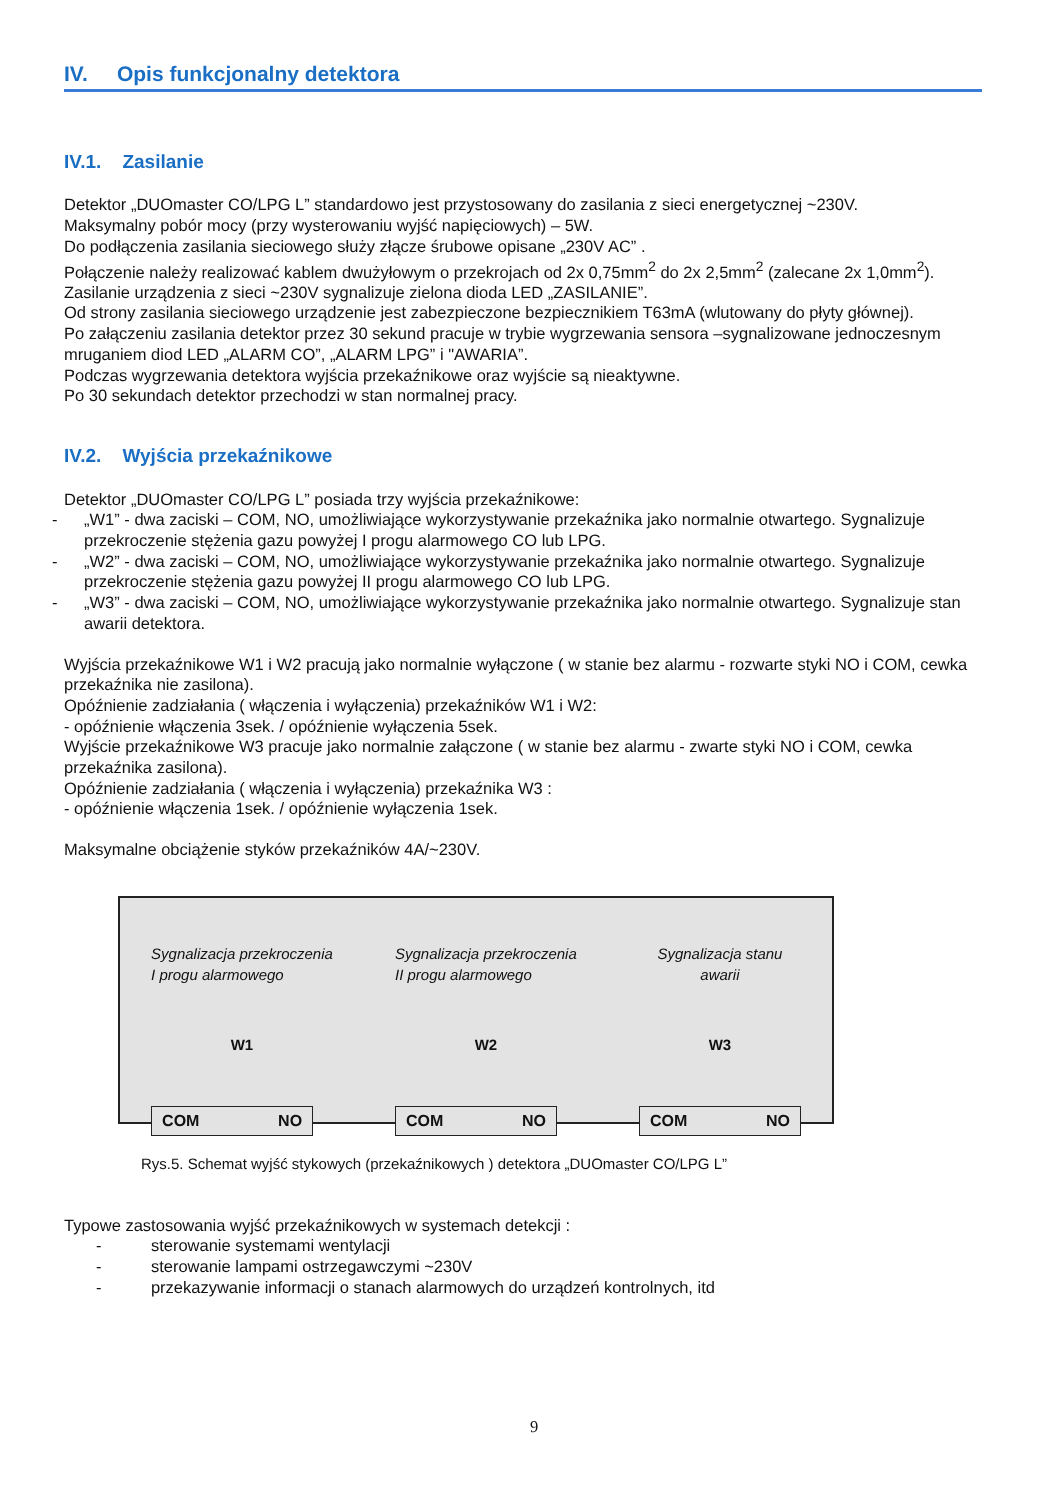IV. Opis funkcjonalny detektora
IV.1. Zasilanie
Detektor „DUOmaster CO/LPG L” standardowo jest przystosowany do zasilania z sieci energetycznej ~230V.
Maksymalny pobór mocy (przy wysterowaniu wyjść napięciowych) – 5W.
Do podłączenia zasilania sieciowego służy złącze śrubowe opisane „230V AC” .
Połączenie należy realizować kablem dwużyłowym o przekrojach od 2x 0,75mm<sup>2</sup> do 2x 2,5mm<sup>2</sup> (zalecane 2x 1,0mm<sup>2</sup>).
Zasilanie urządzenia z sieci ~230V sygnalizuje zielona dioda LED „ZASILANIE”.
Od strony zasilania sieciowego urządzenie jest zabezpieczone bezpiecznikiem T63mA (wlutowany do płyty głównej).
Po załączeniu zasilania detektor przez 30 sekund pracuje w trybie wygrzewania sensora –sygnalizowane jednoczesnym mruganiem diod LED „ALARM CO”, „ALARM LPG” i "AWARIA”.
Podczas wygrzewania detektora wyjścia przekaźnikowe oraz wyjście są nieaktywne.
Po 30 sekundach detektor przechodzi w stan normalnej pracy.
IV.2. Wyjścia przekaźnikowe
Detektor „DUOmaster CO/LPG L” posiada trzy wyjścia przekaźnikowe:
- „W1” - dwa zaciski – COM, NO, umożliwiające wykorzystywanie przekaźnika jako normalnie otwartego. Sygnalizuje przekroczenie stężenia gazu powyżej I progu alarmowego CO lub LPG.
- „W2” - dwa zaciski – COM, NO, umożliwiające wykorzystywanie przekaźnika jako normalnie otwartego. Sygnalizuje przekroczenie stężenia gazu powyżej II progu alarmowego CO lub LPG.
- „W3” - dwa zaciski – COM, NO, umożliwiające wykorzystywanie przekaźnika jako normalnie otwartego. Sygnalizuje stan awarii detektora.
Wyjścia przekaźnikowe W1 i W2 pracują jako normalnie wyłączone ( w stanie bez alarmu - rozwarte styki NO i COM, cewka przekaźnika nie zasilona).
Opóźnienie zadziałania ( włączenia i wyłączenia) przekaźników W1 i W2:
- opóźnienie włączenia 3sek. / opóźnienie wyłączenia 5sek.
Wyjście przekaźnikowe W3 pracuje jako normalnie załączone ( w stanie bez alarmu - zwarte styki NO i COM, cewka przekaźnika zasilona).
Opóźnienie zadziałania ( włączenia i wyłączenia) przekaźnika W3 :
- opóźnienie włączenia 1sek. / opóźnienie wyłączenia 1sek.
Maksymalne obciążenie styków przekaźników 4A/~230V.
Sygnalizacja przekroczenia
I progu alarmowego
W1
COM NO
Sygnalizacja przekroczenia
II progu alarmowego
W2
COM NO
Sygnalizacja stanu
awarii
W3
COM NO
Rys.5. Schemat wyjść stykowych (przekaźnikowych ) detektora „DUOmaster CO/LPG L”
Typowe zastosowania wyjść przekaźnikowych w systemach detekcji :
- sterowanie systemami wentylacji
- sterowanie lampami ostrzegawczymi ~230V
- przekazywanie informacji o stanach alarmowych do urządzeń kontrolnych, itd
9